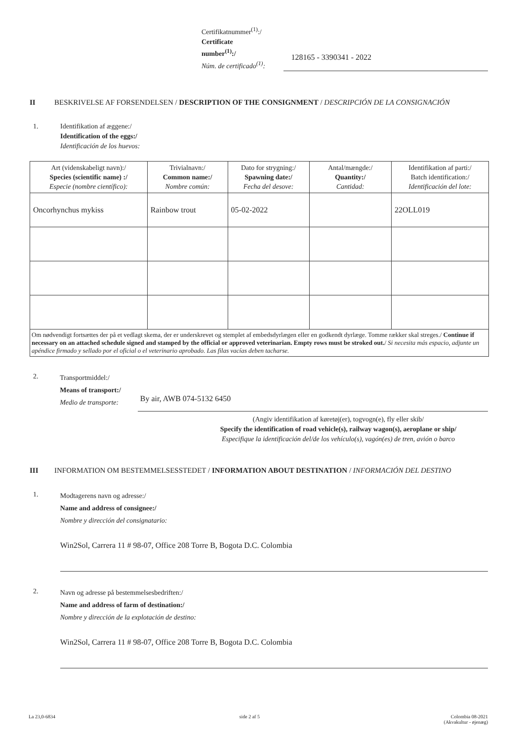Certifikatnummer<sup>(1)</sup>:/
Certificate number<sup>(1)</sup>:/
Núm. de certificado<sup>(1)</sup>:
128165 - 3390341 - 2022
II BESKRIVELSE AF FORSENDELSEN / DESCRIPTION OF THE CONSIGNMENT / DESCRIPCIÓN DE LA CONSIGNACIÓN
1. Identifikation af æggene:/
Identification of the eggs:/
Identificación de los huevos:
| Art (videnskabeligt navn):/ Species (scientific name) :/ Especie (nombre científico): | Trivialnavn:/ Common name:/ Nombre común: | Dato for strygning:/ Spawning date:/ Fecha del desove: | Antal/mængde:/ Quantity:/ Cantidad: | Identifikation af parti:/ Batch identification:/ Identificación del lote: |
| --- | --- | --- | --- | --- |
| Oncorhynchus mykiss | Rainbow trout | 05-02-2022 | | 22OLL019 |
| Om nødvendigt fortsættes der på et vedlagt skema, der er underskrevet og stemplet af embedsdyrlægen eller en godkendt dyrlæge. Tomme rækker skal streges./ Continue if necessary on an attached schedule signed and stamped by the official or approved veterinarian. Empty rows must be stroked out. / Si necesita más espacio, adjunte un apéndice firmado y sellado por el oficial o el veterinario aprobado. Las filas vacías deben tacharse. | | | | |
2.
Transportmiddel:/
Means of transport:/
Medio de transporte:
By air, AWB 074-5132 6450
(Angiv identifikation af køretøj(er), togvogn(e), fly eller skib/
Specify the identification of road vehicle(s), railway wagon(s), aeroplane or ship/
Especifique la identificación del/de los vehículo(s), vagón(es) de tren, avión o barco
III INFORMATION OM BESTEMMELSESSTEDET / INFORMATION ABOUT DESTINATION / INFORMACIÓN DEL DESTINO
1.
Modtagerens navn og adresse:/
Name and address of consignee:/
Nombre y dirección del consignatario:
Win2Sol, Carrera 11 # 98-07, Office 208 Torre B, Bogota D.C. Colombia
2.
Navn og adresse på bestemmelsesbedriften:/
Name and address of farm of destination:/
Nombre y dirección de la explotación de destino:
Win2Sol, Carrera 11 # 98-07, Office 208 Torre B, Bogota D.C. Colombia
La 23,0-6834 side 2 af 5 Colombia 08-2021
(Akvakultur - øjenæg)